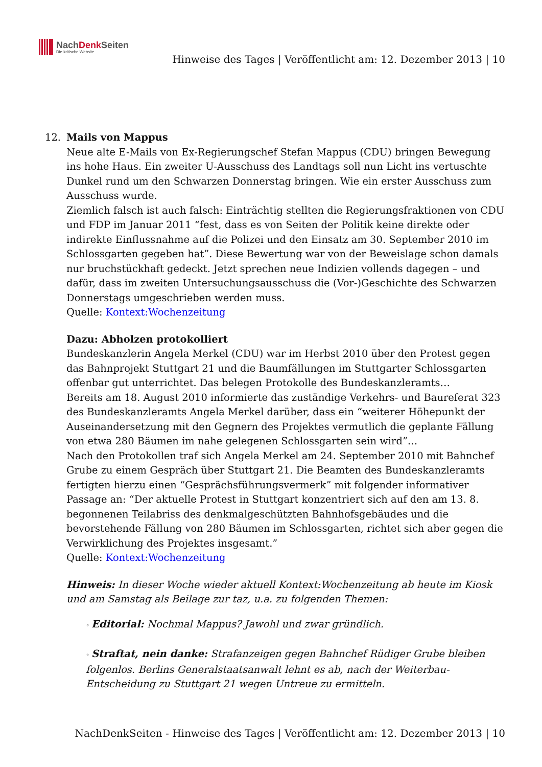NachDenk Seiten
Die kritische Website
Hinweise des Tages | Veröffentlicht am: 12. Dezember 2013 | 10
12. Mails von Mappus
Neue alte E-Mails von Ex-Regierungschef Stefan Mappus (CDU) bringen Bewegung ins hohe Haus. Ein zweiter U-Ausschuss des Landtags soll nun Licht ins vertuschte Dunkel rund um den Schwarzen Donnerstag bringen. Wie ein erster Ausschuss zum Ausschuss wurde.
Ziemlich falsch ist auch falsch: Einträchtig stellten die Regierungsfraktionen von CDU und FDP im Januar 2011 “fest, dass es von Seiten der Politik keine direkte oder indirekte Einflussnahme auf die Polizei und den Einsatz am 30. September 2010 im Schlossgarten gegeben hat”. Diese Bewertung war von der Beweislage schon damals nur bruchstückhaft gedeckt. Jetzt sprechen neue Indizien vollends dagegen – und dafür, dass im zweiten Untersuchungsausschuss die (Vor-)Geschichte des Schwarzen Donnerstags umgeschrieben werden muss.
Quelle: Kontext:Wochenzeitung
Dazu: Abholzen protokolliert
Bundeskanzlerin Angela Merkel (CDU) war im Herbst 2010 über den Protest gegen das Bahnprojekt Stuttgart 21 und die Baumfällungen im Stuttgarter Schlossgarten offenbar gut unterrichtet. Das belegen Protokolle des Bundeskanzleramts…
Bereits am 18. August 2010 informierte das zuständige Verkehrs- und Baureferat 323 des Bundeskanzleramts Angela Merkel darüber, dass ein “weiterer Höhepunkt der Auseinandersetzung mit den Gegnern des Projektes vermutlich die geplante Fällung von etwa 280 Bäumen im nahe gelegenen Schlossgarten sein wird”…
Nach den Protokollen traf sich Angela Merkel am 24. September 2010 mit Bahnchef Grube zu einem Gespräch über Stuttgart 21. Die Beamten des Bundeskanzleramts fertigten hierzu einen “Gesprächsführungsvermerk” mit folgender informativer Passage an: “Der aktuelle Protest in Stuttgart konzentriert sich auf den am 13. 8. begonnenen Teilabriss des denkmalgeschützten Bahnhofsgebäudes und die bevorstehende Fällung von 280 Bäumen im Schlossgarten, richtet sich aber gegen die Verwirklichung des Projektes insgesamt.”
Quelle: Kontext:Wochenzeitung
Hinweis: In dieser Woche wieder aktuell Kontext:Wochenzeitung ab heute im Kiosk und am Samstag als Beilage zur taz, u.a. zu folgenden Themen:
◦ Editorial: Nochmal Mappus? Jawohl und zwar gründlich.
◦ Straftat, nein danke: Strafanzeigen gegen Bahnchef Rüdiger Grube bleiben folgenlos. Berlins Generalstaatsanwalt lehnt es ab, nach der Weiterbau-Entscheidung zu Stuttgart 21 wegen Untreue zu ermitteln.
NachDenkSeiten - Hinweise des Tages | Veröffentlicht am: 12. Dezember 2013 | 10